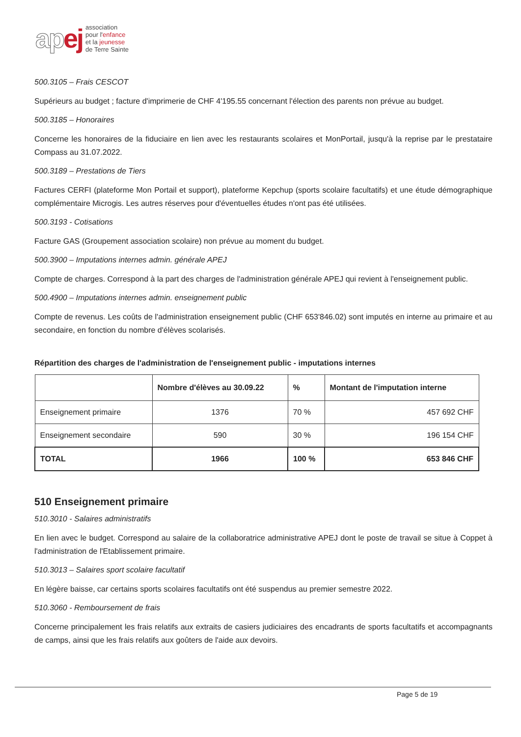ap ej
association
pour l'enfance
et la jeunesse
de Terre Sainte
500.3105 – Frais CESCOT
Supérieurs au budget ; facture d'imprimerie de CHF 4'195.55 concernant l'élection des parents non prévue au budget.
500.3185 – Honoraires
Concerne les honoraires de la fiduciaire en lien avec les restaurants scolaires et MonPortail, jusqu'à la reprise par le prestataire Compass au 31.07.2022.
500.3189 – Prestations de Tiers
Factures CERFI (plateforme Mon Portail et support), plateforme Kepchup (sports scolaire facultatifs) et une étude démographique complémentaire Microgis. Les autres réserves pour d'éventuelles études n'ont pas été utilisées.
500.3193 - Cotisations
Facture GAS (Groupement association scolaire) non prévue au moment du budget.
500.3900 – Imputations internes admin. générale APEJ
Compte de charges. Correspond à la part des charges de l'administration générale APEJ qui revient à l'enseignement public.
500.4900 – Imputations internes admin. enseignement public
Compte de revenus. Les coûts de l'administration enseignement public (CHF 653'846.02) sont imputés en interne au primaire et au secondaire, en fonction du nombre d'élèves scolarisés.
Répartition des charges de l'administration de l'enseignement public - imputations internes
| | Nombre d'élèves au 30.09.22 | % | Montant de l'imputation interne |
| --- | --- | --- | --- |
| Enseignement primaire | 1376 | 70 % | 457 692 CHF |
| Enseignement secondaire | 590 | 30 % | 196 154 CHF |
| TOTAL | 1966 | 100 % | 653 846 CHF |
510 Enseignement primaire
510.3010 - Salaires administratifs
En lien avec le budget. Correspond au salaire de la collaboratrice administrative APEJ dont le poste de travail se situe à Coppet à l'administration de l'Etablissement primaire.
510.3013 – Salaires sport scolaire facultatif
En légère baisse, car certains sports scolaires facultatifs ont été suspendus au premier semestre 2022.
510.3060 - Remboursement de frais
Concerne principalement les frais relatifs aux extraits de casiers judiciaires des encadrants de sports facultatifs et accompagnants de camps, ainsi que les frais relatifs aux goûters de l'aide aux devoirs.
Page 5 de 19